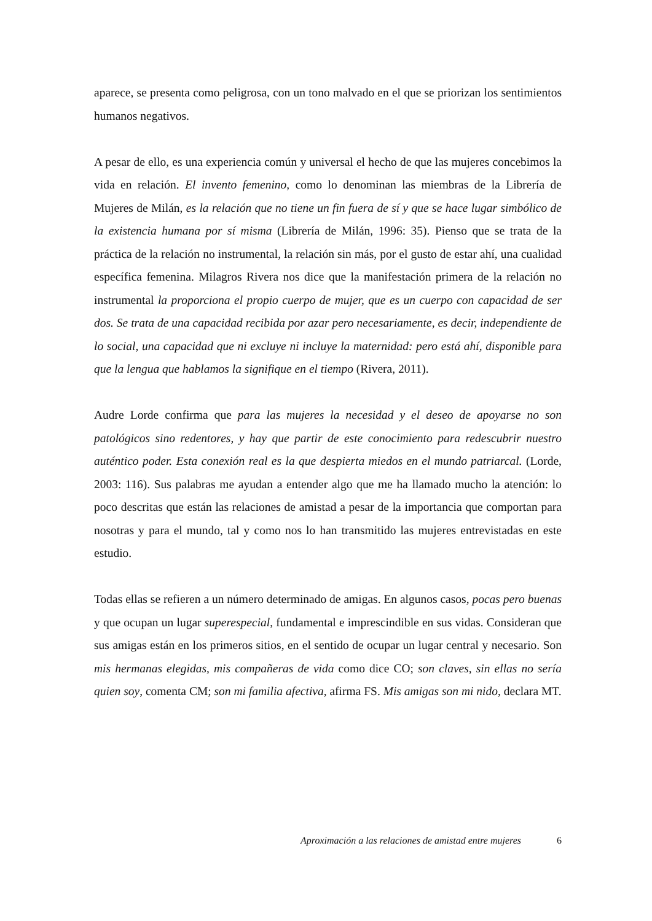aparece, se presenta como peligrosa, con un tono malvado en el que se priorizan los sentimientos humanos negativos.
A pesar de ello, es una experiencia común y universal el hecho de que las mujeres concebimos la vida en relación. El invento femenino, como lo denominan las miembras de la Librería de Mujeres de Milán, es la relación que no tiene un fin fuera de sí y que se hace lugar simbólico de la existencia humana por sí misma (Librería de Milán, 1996: 35). Pienso que se trata de la práctica de la relación no instrumental, la relación sin más, por el gusto de estar ahí, una cualidad específica femenina. Milagros Rivera nos dice que la manifestación primera de la relación no instrumental la proporciona el propio cuerpo de mujer, que es un cuerpo con capacidad de ser dos. Se trata de una capacidad recibida por azar pero necesariamente, es decir, independiente de lo social, una capacidad que ni excluye ni incluye la maternidad: pero está ahí, disponible para que la lengua que hablamos la signifique en el tiempo (Rivera, 2011).
Audre Lorde confirma que para las mujeres la necesidad y el deseo de apoyarse no son patológicos sino redentores, y hay que partir de este conocimiento para redescubrir nuestro auténtico poder. Esta conexión real es la que despierta miedos en el mundo patriarcal. (Lorde, 2003: 116). Sus palabras me ayudan a entender algo que me ha llamado mucho la atención: lo poco descritas que están las relaciones de amistad a pesar de la importancia que comportan para nosotras y para el mundo, tal y como nos lo han transmitido las mujeres entrevistadas en este estudio.
Todas ellas se refieren a un número determinado de amigas. En algunos casos, pocas pero buenas y que ocupan un lugar superespecial, fundamental e imprescindible en sus vidas. Consideran que sus amigas están en los primeros sitios, en el sentido de ocupar un lugar central y necesario. Son mis hermanas elegidas, mis compañeras de vida como dice CO; son claves, sin ellas no sería quien soy, comenta CM; son mi familia afectiva, afirma FS. Mis amigas son mi nido, declara MT.
Aproximación a las relaciones de amistad entre mujeres 6